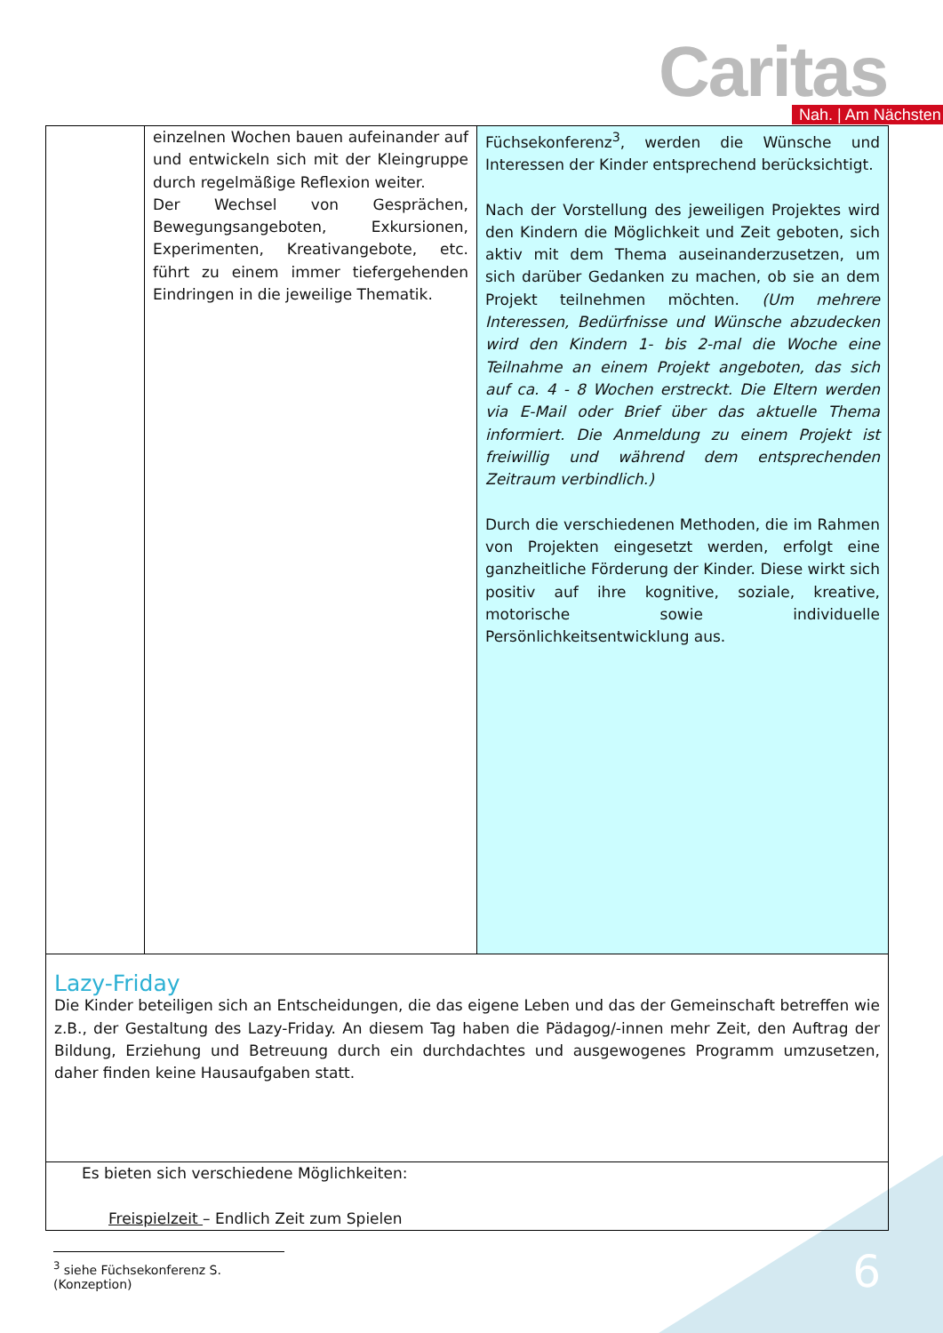Caritas Nah. | Am Nächsten
| | einzelnen Wochen bauen aufeinander auf und entwickeln sich mit der Kleingruppe durch regelmäßige Reflexion weiter. Der Wechsel von Gesprächen, Bewegungsangeboten, Exkursionen, Experimenten, Kreativangebote, etc. führt zu einem immer tiefergehenden Eindringen in die jeweilige Thematik. | Füchsekonferenz<sup>3</sup>, werden die Wünsche und Interessen der Kinder entsprechend berücksichtigt. Nach der Vorstellung des jeweiligen Projektes wird den Kindern die Möglichkeit und Zeit geboten, sich aktiv mit dem Thema auseinanderzusetzen, um sich darüber Gedanken zu machen, ob sie an dem Projekt teilnehmen möchten. (Um mehrere Interessen, Bedürfnisse und Wünsche abzudecken wird den Kindern 1- bis 2-mal die Woche eine Teilnahme an einem Projekt angeboten, das sich auf ca. 4 - 8 Wochen erstreckt. Die Eltern werden via E-Mail oder Brief über das aktuelle Thema informiert. Die Anmeldung zu einem Projekt ist freiwillig und während dem entsprechenden Zeitraum verbindlich.) Durch die verschiedenen Methoden, die im Rahmen von Projekten eingesetzt werden, erfolgt eine ganzheitliche Förderung der Kinder. Diese wirkt sich positiv auf ihre kognitive, soziale, kreative, motorische sowie individuelle Persönlichkeitsentwicklung aus. |
| Lazy-Friday Die Kinder beteiligen sich an Entscheidungen, die das eigene Leben und das der Gemeinschaft betreffen wie z.B., der Gestaltung des Lazy-Friday. An diesem Tag haben die Pädagog/-innen mehr Zeit, den Auftrag der Bildung, Erziehung und Betreuung durch ein durchdachtes und ausgewogenes Programm umzusetzen, daher finden keine Hausaufgaben statt. | | |
| Es bieten sich verschiedene Möglichkeiten: Freispielzeit – Endlich Zeit zum Spielen | | |
<sup>3</sup> siehe Füchsekonferenz S. (Konzeption)
6